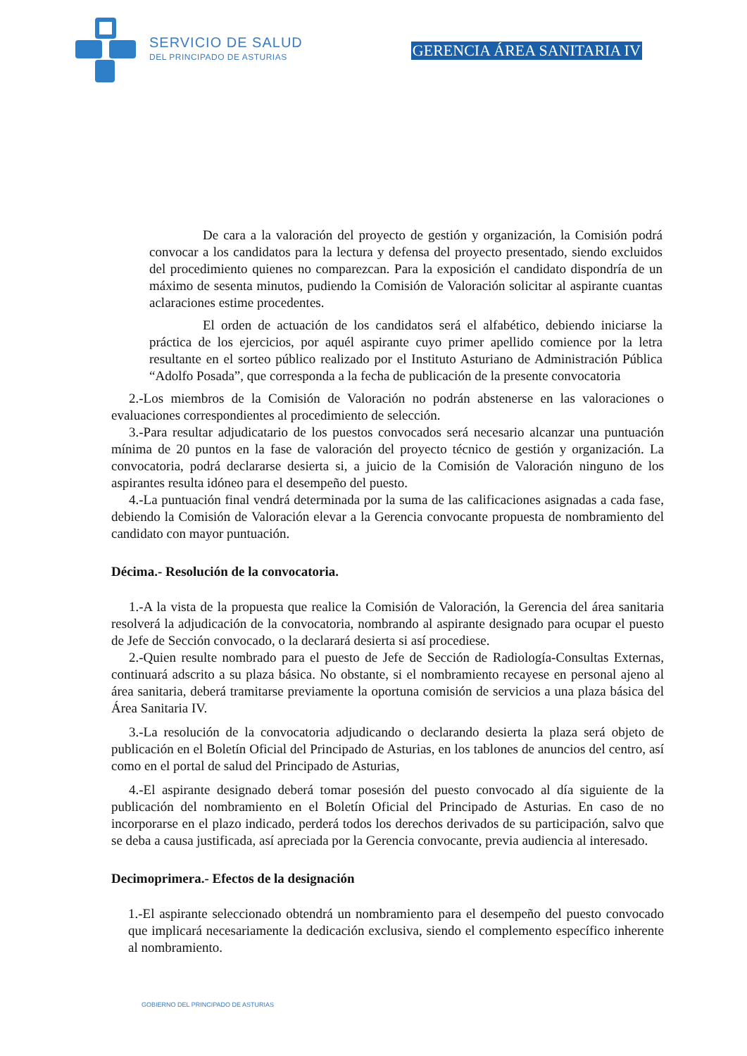SERVICIO DE SALUD
DEL PRINCIPADO DE ASTURIAS
GERENCIA ÁREA SANITARIA IV
De cara a la valoración del proyecto de gestión y organización, la Comisión podrá convocar a los candidatos para la lectura y defensa del proyecto presentado, siendo excluidos del procedimiento quienes no comparezcan. Para la exposición el candidato dispondría de un máximo de sesenta minutos, pudiendo la Comisión de Valoración solicitar al aspirante cuantas aclaraciones estime procedentes.
El orden de actuación de los candidatos será el alfabético, debiendo iniciarse la práctica de los ejercicios, por aquél aspirante cuyo primer apellido comience por la letra resultante en el sorteo público realizado por el Instituto Asturiano de Administración Pública “Adolfo Posada”, que corresponda a la fecha de publicación de la presente convocatoria
2.-Los miembros de la Comisión de Valoración no podrán abstenerse en las valoraciones o evaluaciones correspondientes al procedimiento de selección.
3.-Para resultar adjudicatario de los puestos convocados será necesario alcanzar una puntuación mínima de 20 puntos en la fase de valoración del proyecto técnico de gestión y organización. La convocatoria, podrá declararse desierta si, a juicio de la Comisión de Valoración ninguno de los aspirantes resulta idóneo para el desempeño del puesto.
4.-La puntuación final vendrá determinada por la suma de las calificaciones asignadas a cada fase, debiendo la Comisión de Valoración elevar a la Gerencia convocante propuesta de nombramiento del candidato con mayor puntuación.
Décima.- Resolución de la convocatoria.
1.-A la vista de la propuesta que realice la Comisión de Valoración, la Gerencia del área sanitaria resolverá la adjudicación de la convocatoria, nombrando al aspirante designado para ocupar el puesto de Jefe de Sección convocado, o la declarará desierta si así procediese.
2.-Quien resulte nombrado para el puesto de Jefe de Sección de Radiología-Consultas Externas, continuará adscrito a su plaza básica. No obstante, si el nombramiento recayese en personal ajeno al área sanitaria, deberá tramitarse previamente la oportuna comisión de servicios a una plaza básica del Área Sanitaria IV.
3.-La resolución de la convocatoria adjudicando o declarando desierta la plaza será objeto de publicación en el Boletín Oficial del Principado de Asturias, en los tablones de anuncios del centro, así como en el portal de salud del Principado de Asturias,
4.-El aspirante designado deberá tomar posesión del puesto convocado al día siguiente de la publicación del nombramiento en el Boletín Oficial del Principado de Asturias. En caso de no incorporarse en el plazo indicado, perderá todos los derechos derivados de su participación, salvo que se deba a causa justificada, así apreciada por la Gerencia convocante, previa audiencia al interesado.
Decimoprimera.- Efectos de la designación
1.-El aspirante seleccionado obtendrá un nombramiento para el desempeño del puesto convocado que implicará necesariamente la dedicación exclusiva, siendo el complemento específico inherente al nombramiento.
GOBIERNO DEL PRINCIPADO DE ASTURIAS